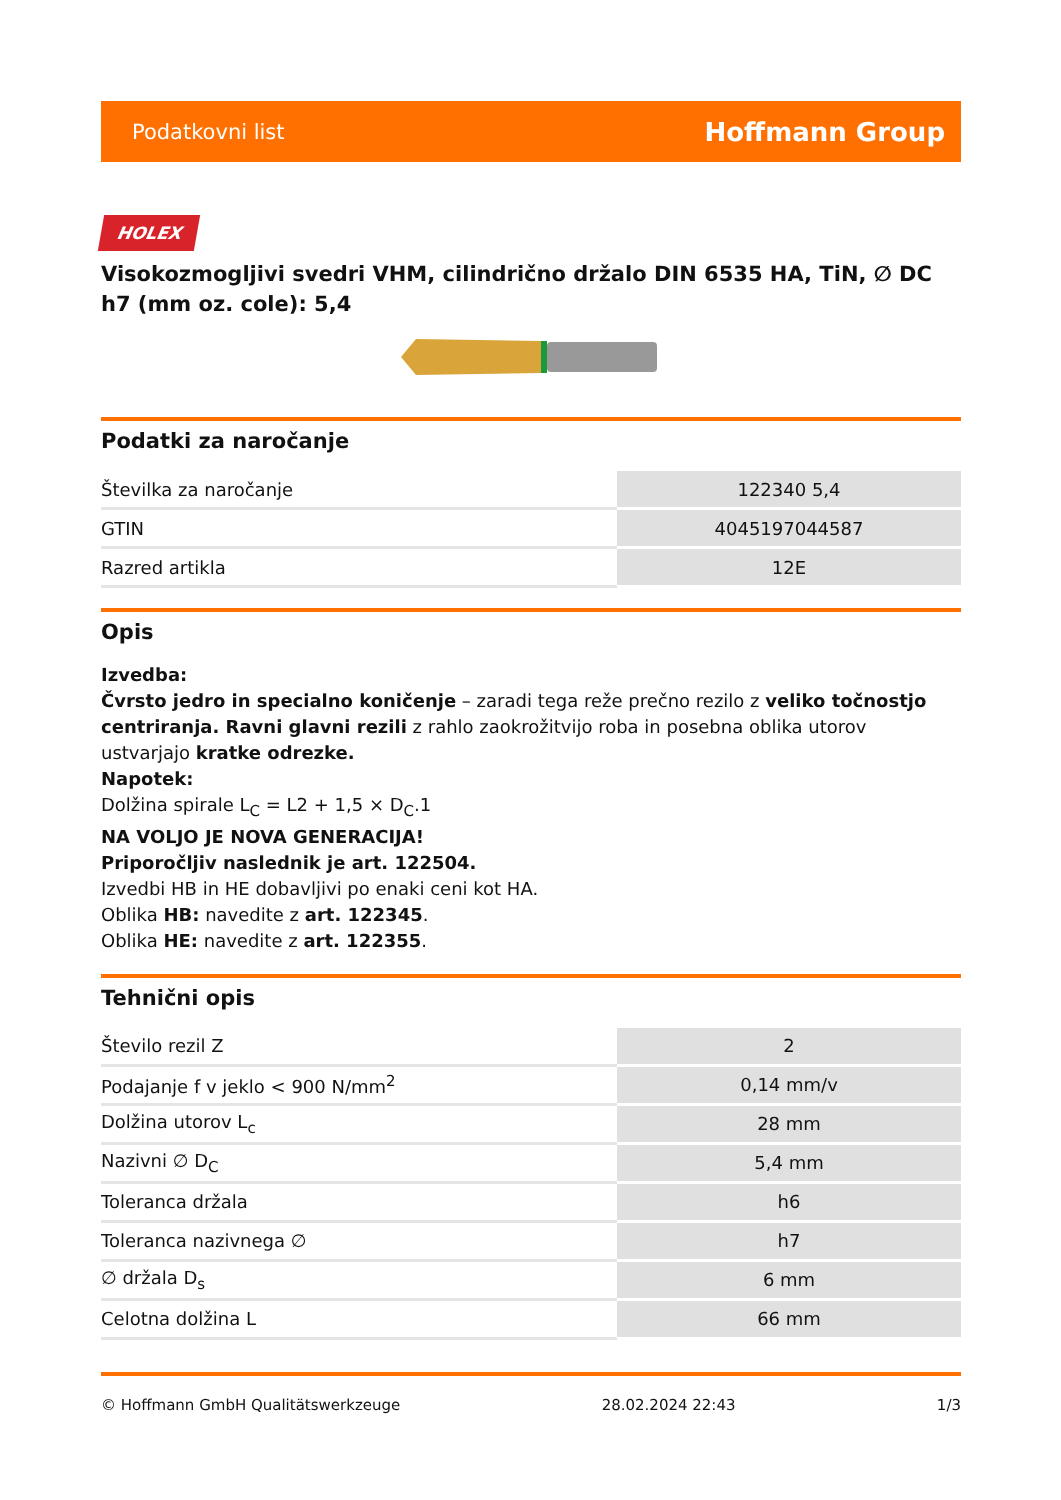Podatkovni list Hoffmann Group
HOLEX
Visokozmogljivi svedri VHM, cilindrično držalo DIN 6535 HA, TiN, ∅ DC h7 (mm oz. cole): 5,4
Podatki za naročanje
| Številka za naročanje | 122340 5,4 |
| GTIN | 4045197044587 |
| Razred artikla | 12E |
Opis
Izvedba:
Čvrsto jedro in specialno koničenje – zaradi tega reže prečno rezilo z veliko točnostjo centriranja. Ravni glavni rezili z rahlo zaokrožitvijo roba in posebna oblika utorov ustvarjajo kratke odrezke.
Napotek:
Dolžina spirale L<sub>C</sub> = L2 + 1,5 × D<sub>C</sub>.1
NA VOLJO JE NOVA GENERACIJA!
Priporočljiv naslednik je art. 122504.
Izvedbi HB in HE dobavljivi po enaki ceni kot HA.
Oblika HB: navedite z art. 122345.
Oblika HE: navedite z art. 122355.
Tehnični opis
| Število rezil Z | 2 |
| Podajanje f v jeklo < 900 N/mm<sup>2</sup> | 0,14 mm/v |
| Dolžina utorov L<sub>c</sub> | 28 mm |
| Nazivni ∅ D<sub>C</sub> | 5,4 mm |
| Toleranca držala | h6 |
| Toleranca nazivnega ∅ | h7 |
| ∅ držala D<sub>s</sub> | 6 mm |
| Celotna dolžina L | 66 mm |
© Hoffmann GmbH Qualitätswerkzeuge 28.02.2024 22:43 1/3